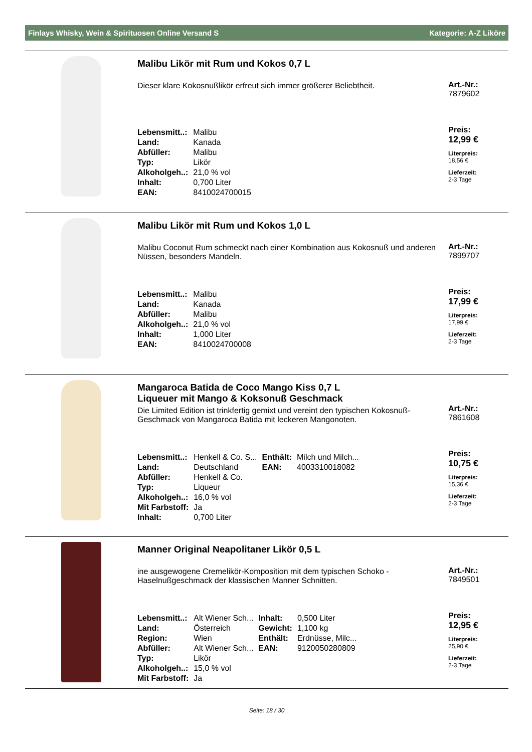Finlays Whisky, Wein & Spirituosen Online Versand S Kategorie: A-Z Liköre
Malibu Likör mit Rum und Kokos 0,7 L
Dieser klare Kokosnußlikör erfreut sich immer größerer Beliebtheit.
| Lebensmitt..: | Malibu |
| Land: | Kanada |
| Abfüller: | Malibu |
| Typ: | Likör |
| Alkoholgeh..: | 21,0 % vol |
| Inhalt: | 0,700 Liter |
| EAN: | 8410024700015 |
Art.-Nr.:
7879602
Preis:
12,99 €
Literpreis:
18,56 €
Lieferzeit:
2-3 Tage
Malibu Likör mit Rum und Kokos 1,0 L
Malibu Coconut Rum schmeckt nach einer Kombination aus Kokosnuß und anderen Nüssen, besonders Mandeln.
| Lebensmitt..: | Malibu |
| Land: | Kanada |
| Abfüller: | Malibu |
| Alkoholgeh..: | 21,0 % vol |
| Inhalt: | 1,000 Liter |
| EAN: | 8410024700008 |
Art.-Nr.:
7899707
Preis:
17,99 €
Literpreis:
17,99 €
Lieferzeit:
2-3 Tage
Mangaroca Batida de Coco Mango Kiss 0,7 L
Liqueuer mit Mango & Koksonuß Geschmack
Die Limited Edition ist trinkfertig gemixt und vereint den typischen Kokosnuß-Geschmack von Mangaroca Batida mit leckeren Mangonoten.
| Lebensmitt..: | Henkell & Co. S... | Enthält: | Milch und Milch... |
| Land: | Deutschland | EAN: | 4003310018082 |
| Abfüller: | Henkell & Co. | | |
| Typ: | Liqueur | | |
| Alkoholgeh..: | 16,0 % vol | | |
| Mit Farbstoff: | Ja | | |
| Inhalt: | 0,700 Liter | | |
Art.-Nr.:
7861608
Preis:
10,75 €
Literpreis:
15,36 €
Lieferzeit:
2-3 Tage
Manner Original Neapolitaner Likör 0,5 L
ine ausgewogene Cremelikör-Komposition mit dem typischen Schoko - Haselnußgeschmack der klassischen Manner Schnitten.
| Lebensmitt..: | Alt Wiener Sch... | Inhalt: | 0,500 Liter |
| Land: | Österreich | Gewicht: | 1,100 kg |
| Region: | Wien | Enthält: | Erdnüsse, Milc... |
| Abfüller: | Alt Wiener Sch... | EAN: | 9120050280809 |
| Typ: | Likör | | |
| Alkoholgeh..: | 15,0 % vol | | |
| Mit Farbstoff: | Ja | | |
Art.-Nr.:
7849501
Preis:
12,95 €
Literpreis:
25,90 €
Lieferzeit:
2-3 Tage
Seite: 18 / 30